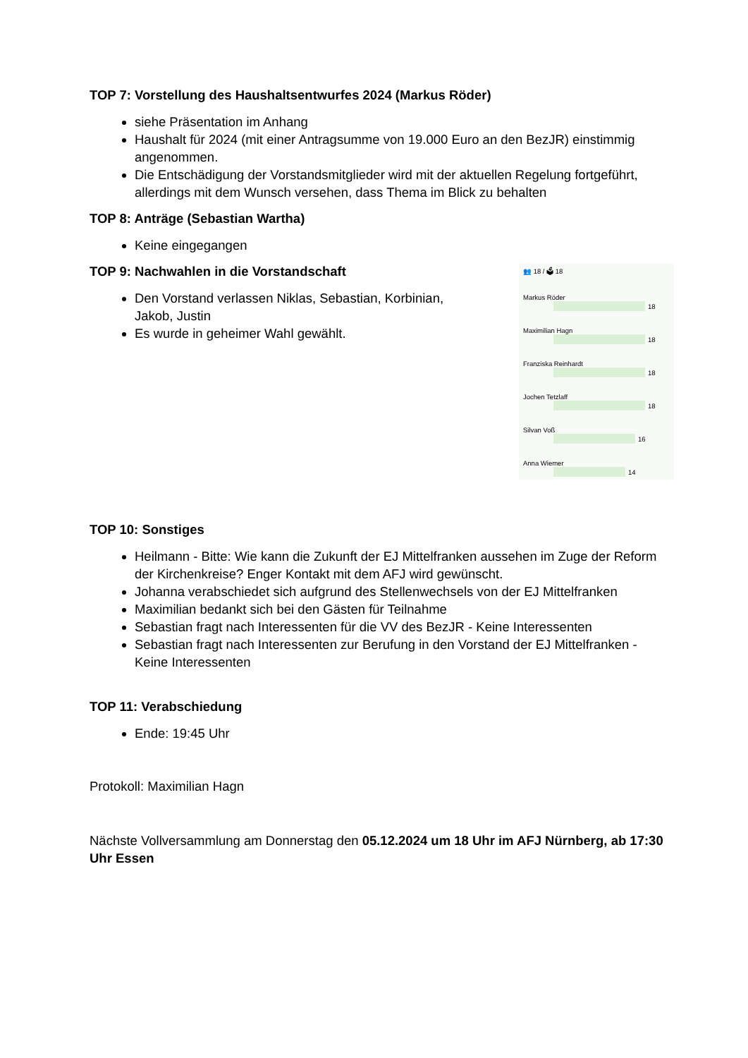TOP 7: Vorstellung des Haushaltsentwurfes 2024 (Markus Röder)
siehe Präsentation im Anhang
Haushalt für 2024 (mit einer Antragsumme von 19.000 Euro an den BezJR) einstimmig angenommen.
Die Entschädigung der Vorstandsmitglieder wird mit der aktuellen Regelung fortgeführt, allerdings mit dem Wunsch versehen, dass Thema im Blick zu behalten
TOP 8: Anträge (Sebastian Wartha)
Keine eingegangen
TOP 9: Nachwahlen in die Vorstandschaft
Den Vorstand verlassen Niklas, Sebastian, Korbinian,
Jakob, Justin
Es wurde in geheimer Wahl gewählt.
👥 18 / 🗳 18
Markus Röder
18
Maximilian Hagn
18
Franziska Reinhardt
18
Jochen Tetzlaff
18
Silvan Voß
16
Anna Wiemer
14
TOP 10: Sonstiges
Heilmann - Bitte: Wie kann die Zukunft der EJ Mittelfranken aussehen im Zuge der Reform der Kirchenkreise? Enger Kontakt mit dem AFJ wird gewünscht.
Johanna verabschiedet sich aufgrund des Stellenwechsels von der EJ Mittelfranken
Maximilian bedankt sich bei den Gästen für Teilnahme
Sebastian fragt nach Interessenten für die VV des BezJR - Keine Interessenten
Sebastian fragt nach Interessenten zur Berufung in den Vorstand der EJ Mittelfranken - Keine Interessenten
TOP 11: Verabschiedung
Ende: 19:45 Uhr
Protokoll: Maximilian Hagn
Nächste Vollversammlung am Donnerstag den 05.12.2024 um 18 Uhr im AFJ Nürnberg, ab 17:30 Uhr Essen